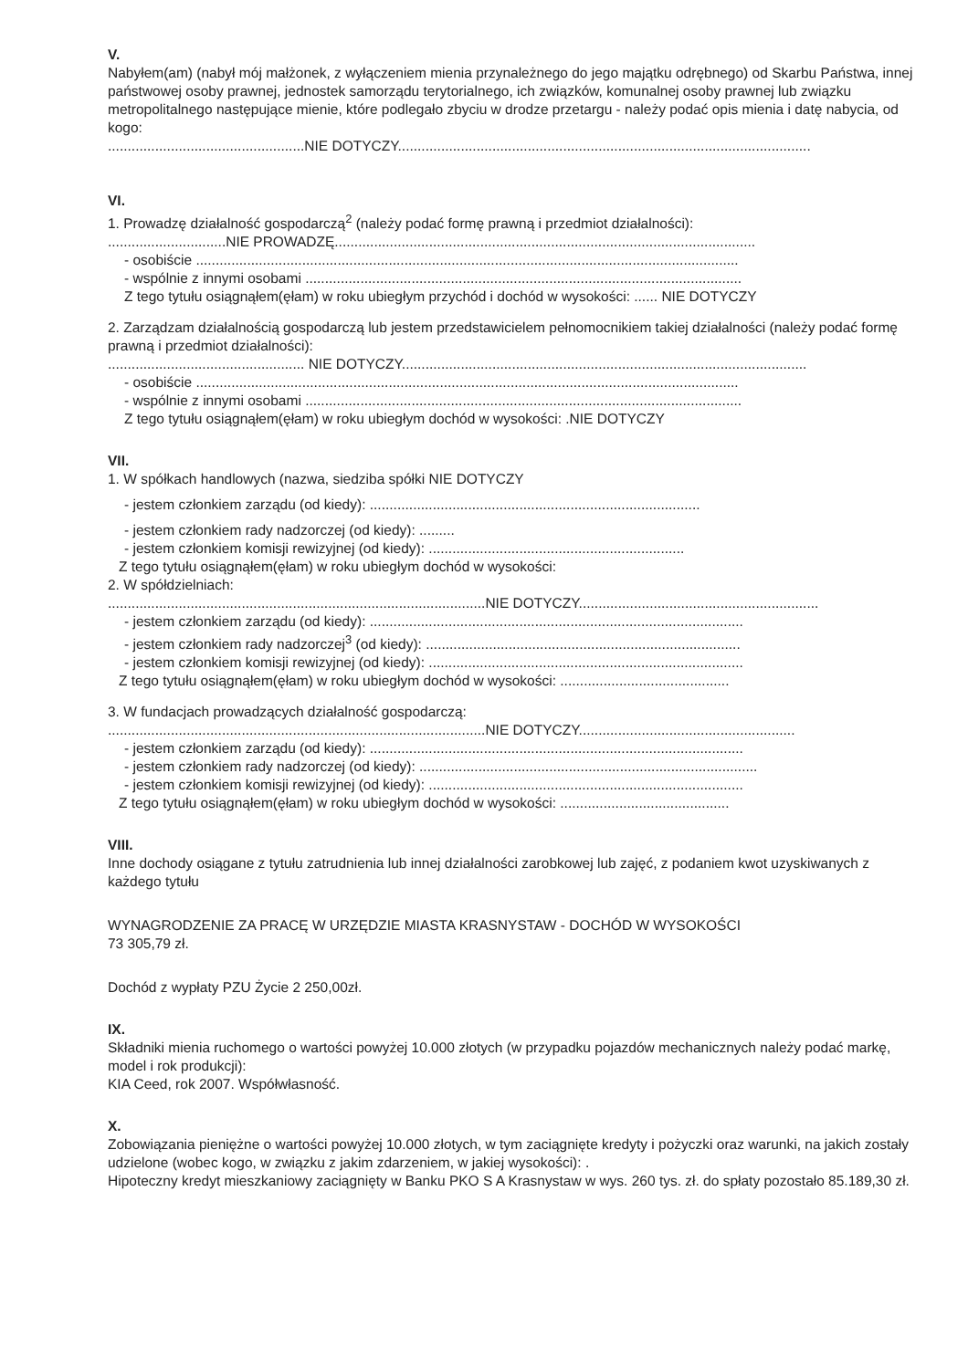V.
Nabyłem(am) (nabył mój małżonek, z wyłączeniem mienia przynależnego do jego majątku odrębnego) od Skarbu Państwa, innej państwowej osoby prawnej, jednostek samorządu terytorialnego, ich związków, komunalnej osoby prawnej lub związku metropolitalnego następujące mienie, które podlegało zbyciu w drodze przetargu - należy podać opis mienia i datę nabycia, od kogo:
..................................................NIE DOTYCZY.........................................................................................................
VI.
1. Prowadzę działalność gospodarczą<sup>2</sup> (należy podać formę prawną i przedmiot działalności):
..............................NIE PROWADZĘ...........................................................................................................
- osobiście ..........................................................................................................................................
- wspólnie z innymi osobami ...............................................................................................................
Z tego tytułu osiągnąłem(ęłam) w roku ubiegłym przychód i dochód w wysokości: ...... NIE DOTYCZY
2. Zarządzam działalnością gospodarczą lub jestem przedstawicielem pełnomocnikiem takiej działalności (należy podać formę prawną i przedmiot działalności):
.................................................. NIE DOTYCZY.......................................................................................................
- osobiście ..........................................................................................................................................
- wspólnie z innymi osobami ...............................................................................................................
Z tego tytułu osiągnąłem(ęłam) w roku ubiegłym dochód w wysokości: .NIE DOTYCZY
VII.
1. W spółkach handlowych (nazwa, siedziba spółki NIE DOTYCZY
- jestem członkiem zarządu (od kiedy): ....................................................................................
- jestem członkiem rady nadzorczej (od kiedy): .........
- jestem członkiem komisji rewizyjnej (od kiedy): .................................................................
Z tego tytułu osiągnąłem(ęłam) w roku ubiegłym dochód w wysokości:
2. W spółdzielniach:
................................................................................................NIE DOTYCZY.............................................................
- jestem członkiem zarządu (od kiedy): ...............................................................................................
- jestem członkiem rady nadzorczej<sup>3</sup> (od kiedy): ................................................................................
- jestem członkiem komisji rewizyjnej (od kiedy): ................................................................................
Z tego tytułu osiągnąłem(ęłam) w roku ubiegłym dochód w wysokości: ...........................................
3. W fundacjach prowadzących działalność gospodarczą:
................................................................................................NIE DOTYCZY.......................................................
- jestem członkiem zarządu (od kiedy): ...............................................................................................
- jestem członkiem rady nadzorczej (od kiedy): ......................................................................................
- jestem członkiem komisji rewizyjnej (od kiedy): ................................................................................
Z tego tytułu osiągnąłem(ęłam) w roku ubiegłym dochód w wysokości: ...........................................
VIII.
Inne dochody osiągane z tytułu zatrudnienia lub innej działalności zarobkowej lub zajęć, z podaniem kwot uzyskiwanych z każdego tytułu
WYNAGRODZENIE ZA PRACĘ W URZĘDZIE MIASTA KRASNYSTAW - DOCHÓD W WYSOKOŚCI
73 305,79 zł.
Dochód z wypłaty PZU Życie 2 250,00zł.
IX.
Składniki mienia ruchomego o wartości powyżej 10.000 złotych (w przypadku pojazdów mechanicznych należy podać markę, model i rok produkcji):
KIA Ceed, rok 2007. Współwłasność.
X.
Zobowiązania pieniężne o wartości powyżej 10.000 złotych, w tym zaciągnięte kredyty i pożyczki oraz warunki, na jakich zostały udzielone (wobec kogo, w związku z jakim zdarzeniem, w jakiej wysokości): .
Hipoteczny kredyt mieszkaniowy zaciągnięty w Banku PKO S A Krasnystaw w wys. 260 tys. zł. do spłaty pozostało 85.189,30 zł.